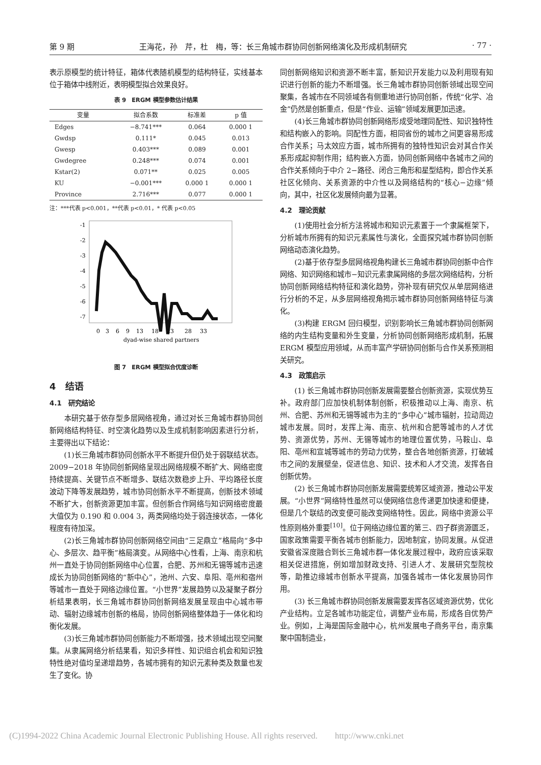第 9 期 王海花，孙　芹，杜　梅，等：长三角城市群协同创新网络演化及形成机制研究 · 77 ·
表示原模型的统计特征，箱体代表随机模型的结构特征，实线基本位于箱体中线附近，表明模型拟合效果良好。
表 9　ERGM 模型参数估计结果
| 变量 | 拟合系数 | 标准差 | p 值 |
| --- | --- | --- | --- |
| Edges | −8.741*** | 0.064 | 0.000 1 |
| Gwdsp | 0.111* | 0.045 | 0.013 |
| Gwesp | 0.403*** | 0.089 | 0.001 |
| Gwdegree | 0.248*** | 0.074 | 0.001 |
| Kstar(2) | 0.071** | 0.025 | 0.005 |
| KU | −0.001*** | 0.000 1 | 0.000 1 |
| Province | 2.716*** | 0.077 | 0.000 1 |
注：***代表 p<0.001，**代表 p<0.01，* 代表 p<0.05
-1
-2
-3
-4
-5
-6
-7
0
3
6
9
13
18
23
28
33
dyad-wise shared partners
图 7　ERGM 模型拟合优度诊断
4　结语
4.1　研究结论
本研究基于依存型多层网络视角，通过对长三角城市群协同创新网络结构特征、时空演化趋势以及生成机制影响因素进行分析，主要得出以下结论：
(1)长三角城市群协同创新水平不断提升但仍处于弱联结状态。2009−2018 年协同创新网络呈现出网络规模不断扩大、网络密度持续提高、关键节点不断增多、联结次数稳步上升、平均路径长度波动下降等发展趋势，城市协同创新水平不断提高，创新技术领域不断扩大，创新资源更加丰富。但创新合作网络与知识网络密度最大值仅为 0.190 和 0.004 3，两类网络均处于弱连接状态，一体化程度有待加深。
(2)长三角城市群协同创新网络空间由“三足鼎立”格局向“多中心、多层次、趋平衡”格局演变。从网络中心性看，上海、南京和杭州一直处于协同创新网络中心位置，合肥、苏州和无锡等城市迅速成长为协同创新网络的“新中心”，池州、六安、阜阳、亳州和宿州等城市一直处于网络边缘位置。“小世界”发展趋势以及凝聚子群分析结果表明，长三角城市群协同创新网络发展呈现由中心城市带动、辐射边缘城市创新的格局，协同创新网络整体趋于一体化和均衡化发展。
(3)长三角城市群协同创新能力不断增强，技术领域出现空间聚集。从隶属网络分析结果看，知识多样性、知识组合机会和知识独特性绝对值均呈递增趋势，各城市拥有的知识元素种类及数量也发生了变化。协
同创新网络知识和资源不断丰富，新知识开发能力以及利用现有知识进行创新的能力不断增强。长三角城市群协同创新领域出现空间聚集，各城市在不同领域各有侧重地进行协同创新，传统“化学、冶金”仍然是创新重点，但是“作业、运输”领域发展更加迅速。
(4)长三角城市群协同创新网络形成受地理同配性、知识独特性和结构嵌入的影响。同配性方面，相同省份的城市之间更容易形成合作关系；马太效应方面，城市所拥有的独特性知识会对其合作关系形成起抑制作用；结构嵌入方面，协同创新网络中各城市之间的合作关系倾向于中介 2−路径、闭合三角形和星型结构，即合作关系社区化倾向、关系资源的中介性以及网络结构的“核心−边缘”倾向，其中，社区化发展倾向最为显著。
4.2　理论贡献
(1)使用社会分析方法将城市和知识元素置于一个隶属框架下，分析城市所拥有的知识元素属性与演化，全面探究城市群协同创新网络动态演化趋势。
(2)基于依存型多层网络视角构建长三角城市群协同创新中合作网络、知识网络和城市−知识元素隶属网络的多层次网络结构，分析协同创新网络结构特征和演化趋势，弥补现有研究仅从单层网络进行分析的不足，从多层网络视角揭示城市群协同创新网络特征与演化。
(3)构建 ERGM 回归模型，识别影响长三角城市群协同创新网络的内生结构变量和外生变量，分析协同创新网络形成机制，拓展 ERGM 模型应用领域，从而丰富产学研协同创新与合作关系预测相关研究。
4.3　政策启示
(1) 长三角城市群协同创新发展需要整合创新资源，实现优势互补。政府部门应加快机制体制创新，积极推动以上海、南京、杭州、合肥、苏州和无锡等城市为主的“多中心”城市辐射，拉动周边城市发展。同时，发挥上海、南京、杭州和合肥等城市的人才优势、资源优势，苏州、无锡等城市的地理位置优势，马鞍山、阜阳、亳州和宣城等城市的劳动力优势，整合各地创新资源，打破城市之间的发展壁垒，促进信息、知识、技术和人才交流，发挥各自创新优势。
(2) 长三角城市群协同创新发展需要统筹区域资源，推动公平发展。“小世界”网络特性虽然可以使网络信息传递更加快速和便捷，但是几个联结的改变便可能改变网络特性。因此，网络中资源公平性原则格外重要<sup>[10]</sup>。位于网络边缘位置的第三、四子群资源匮乏，国家政策需要平衡各城市创新能力，因地制宜，协同发展。从促进安徽省深度融合到长三角城市群一体化发展过程中，政府应该采取相关促进措施，例如增加财政支持、引进人才、发展研究型院校等，助推边缘城市创新水平提高，加强各城市一体化发展协同作用。
(3) 长三角城市群协同创新发展需要发挥各区域资源优势，优化产业结构。立足各城市功能定位，调整产业布局，形成各自优势产业。例如，上海是国际金融中心，杭州发展电子商务平台，南京集聚中国制造业，
(C)1994-2022 China Academic Journal Electronic Publishing House. All rights reserved.　　http://www.cnki.net